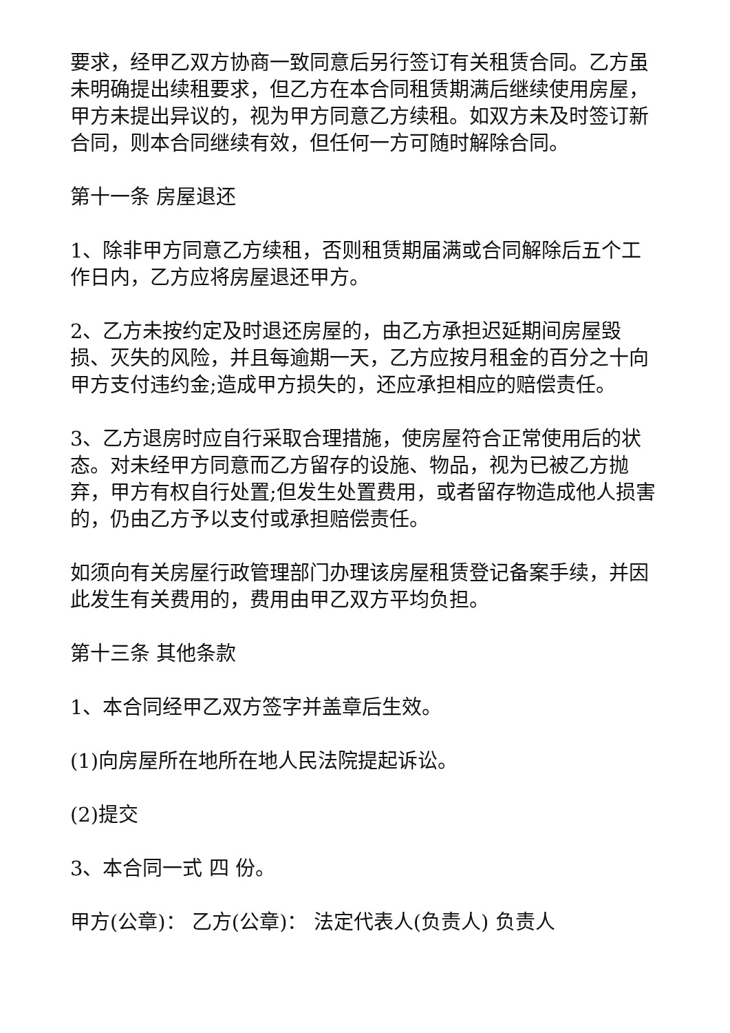要求，经甲乙双方协商一致同意后另行签订有关租赁合同。乙方虽未明确提出续租要求，但乙方在本合同租赁期满后继续使用房屋，甲方未提出异议的，视为甲方同意乙方续租。如双方未及时签订新合同，则本合同继续有效，但任何一方可随时解除合同。
第十一条 房屋退还
1、除非甲方同意乙方续租，否则租赁期届满或合同解除后五个工作日内，乙方应将房屋退还甲方。
2、乙方未按约定及时退还房屋的，由乙方承担迟延期间房屋毁损、灭失的风险，并且每逾期一天，乙方应按月租金的百分之十向甲方支付违约金;造成甲方损失的，还应承担相应的赔偿责任。
3、乙方退房时应自行采取合理措施，使房屋符合正常使用后的状态。对未经甲方同意而乙方留存的设施、物品，视为已被乙方抛弃，甲方有权自行处置;但发生处置费用，或者留存物造成他人损害的，仍由乙方予以支付或承担赔偿责任。
如须向有关房屋行政管理部门办理该房屋租赁登记备案手续，并因此发生有关费用的，费用由甲乙双方平均负担。
第十三条 其他条款
1、本合同经甲乙双方签字并盖章后生效。
(1)向房屋所在地所在地人民法院提起诉讼。
(2)提交
3、本合同一式 四 份。
甲方(公章)： 乙方(公章)： 法定代表人(负责人) 负责人